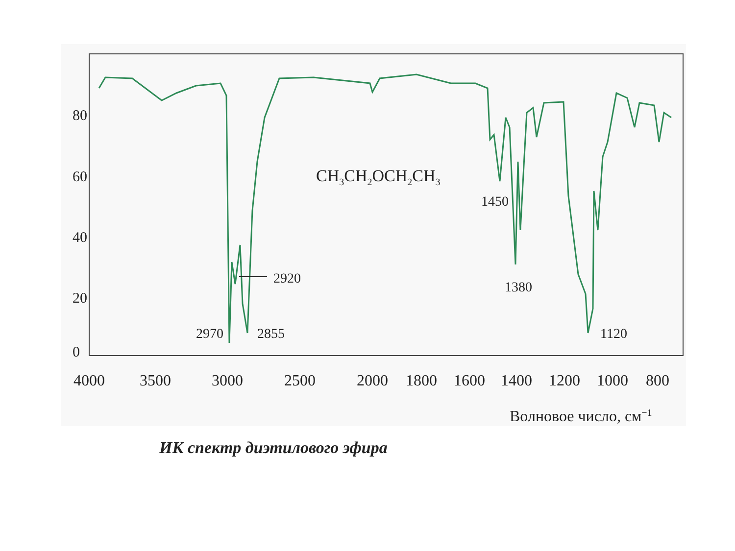80
60
40
20
0
4000
3500
3000
2500
2000
1800
1600
1400
1200
1000
800
Волновое число, см−1
CH3CH2OCH2CH3
2920
2970
2855
1450
1380
1120
ИК спектр диэтилового эфира